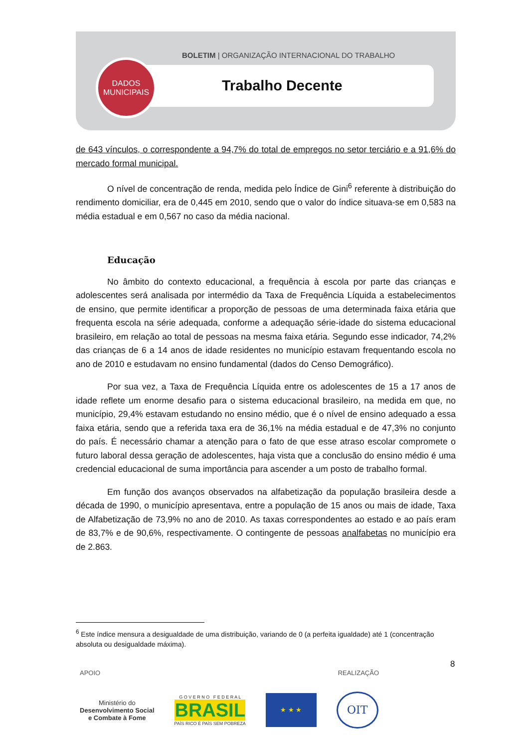BOLETIM | ORGANIZAÇÃO INTERNACIONAL DO TRABALHO
Trabalho Decente
DADOS
MUNICIPAIS
de 643 vínculos, o correspondente a 94,7% do total de empregos no setor terciário e a 91,6% do mercado formal municipal.
O nível de concentração de renda, medida pelo Índice de Gini<sup>6</sup> referente à distribuição do rendimento domiciliar, era de 0,445 em 2010, sendo que o valor do índice situava-se em 0,583 na média estadual e em 0,567 no caso da média nacional.
Educação
No âmbito do contexto educacional, a frequência à escola por parte das crianças e adolescentes será analisada por intermédio da Taxa de Frequência Líquida a estabelecimentos de ensino, que permite identificar a proporção de pessoas de uma determinada faixa etária que frequenta escola na série adequada, conforme a adequação série-idade do sistema educacional brasileiro, em relação ao total de pessoas na mesma faixa etária. Segundo esse indicador, 74,2% das crianças de 6 a 14 anos de idade residentes no município estavam frequentando escola no ano de 2010 e estudavam no ensino fundamental (dados do Censo Demográfico).
Por sua vez, a Taxa de Frequência Líquida entre os adolescentes de 15 a 17 anos de idade reflete um enorme desafio para o sistema educacional brasileiro, na medida em que, no município, 29,4% estavam estudando no ensino médio, que é o nível de ensino adequado a essa faixa etária, sendo que a referida taxa era de 36,1% na média estadual e de 47,3% no conjunto do país. É necessário chamar a atenção para o fato de que esse atraso escolar compromete o futuro laboral dessa geração de adolescentes, haja vista que a conclusão do ensino médio é uma credencial educacional de suma importância para ascender a um posto de trabalho formal.
Em função dos avanços observados na alfabetização da população brasileira desde a década de 1990, o município apresentava, entre a população de 15 anos ou mais de idade, Taxa de Alfabetização de 73,9% no ano de 2010. As taxas correspondentes ao estado e ao país eram de 83,7% e de 90,6%, respectivamente. O contingente de pessoas analfabetas no município era de 2.863.
<sup>6</sup> Este índice mensura a desigualdade de uma distribuição, variando de 0 (a perfeita igualdade) até 1 (concentração absoluta ou desigualdade máxima).
8
APOIO REALIZAÇÃO
Ministério do
Desenvolvimento Social
e Combate à Fome
G O V E R N O F E D E R A L
BRASIL
PAÍS RICO É PAÍS SEM POBREZA
★ ★ ★
OIT